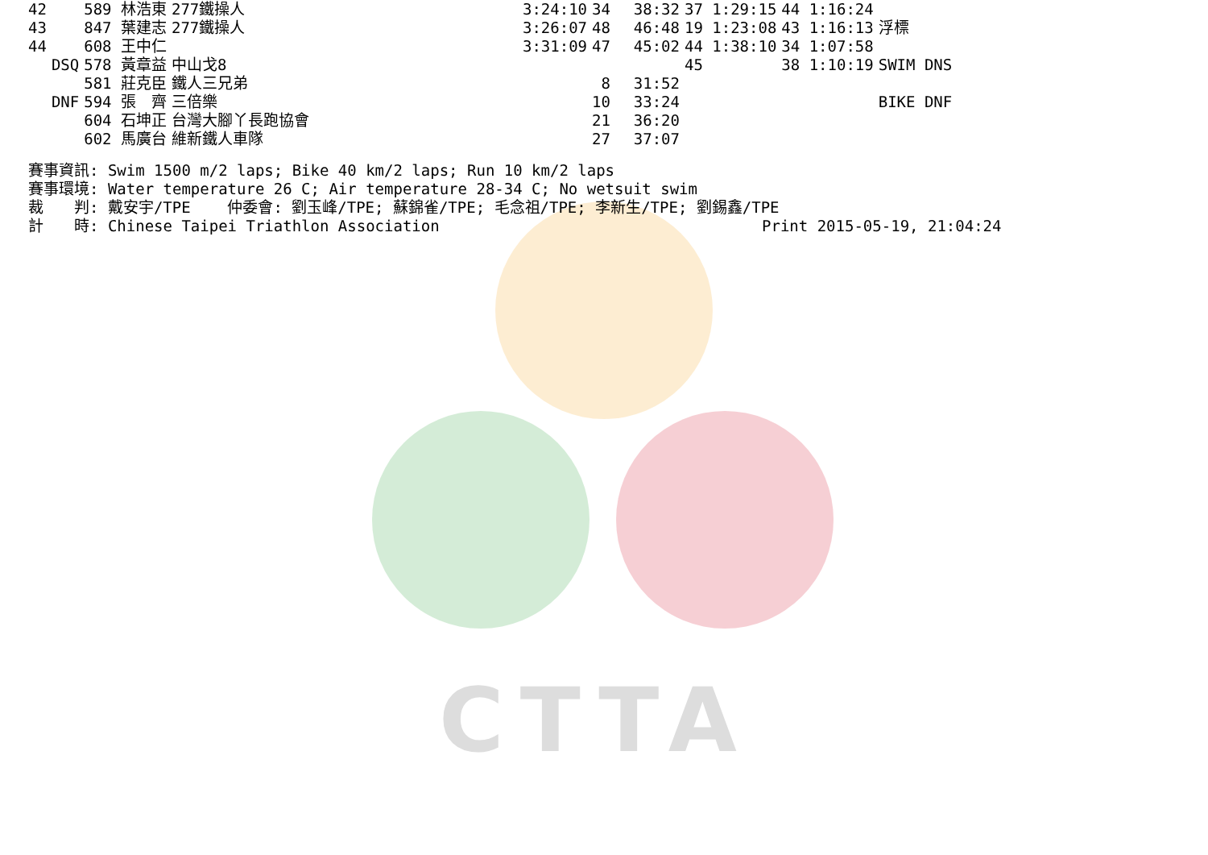CTTA
| 42 | | 589 林浩東 | 277鐵操人 | 3:24:10 | 34 | 38:32 | 37 1:29:15 | 44 1:16:24 | |
| 43 | | 847 葉建志 | 277鐵操人 | 3:26:07 | 48 | 46:48 | 19 1:23:08 | 43 1:16:13 | 浮標 |
| 44 | | 608 王中仁 | | 3:31:09 | 47 | 45:02 | 44 1:38:10 | 34 1:07:58 | |
| | DSQ | 578 黃章益 | 中山戈8 | | | | 45 | 38 1:10:19 | SWIM DNS |
| | | 581 莊克臣 | 鐵人三兄弟 | | 8 | 31:52 | | | |
| | DNF | 594 張 齊 | 三倍樂 | | 10 | 33:24 | | | BIKE DNF |
| | | 604 石坤正 | 台灣大腳丫長跑協會 | | 21 | 36:20 | | | |
| | | 602 馬廣台 | 維新鐵人車隊 | | 27 | 37:07 | | | |
賽事資訊: Swim 1500 m/2 laps; Bike 40 km/2 laps; Run 10 km/2 laps 賽事環境: Water temperature 26 C; Air temperature 28-34 C; No wetsuit swim 裁　　判: 戴安宇/TPE 仲委會: 劉玉峰/TPE; 蘇錦雀/TPE; 毛念祖/TPE; 李新生/TPE; 劉錫鑫/TPE 計　　時: Chinese Taipei Triathlon Association Print 2015-05-19, 21:04:24